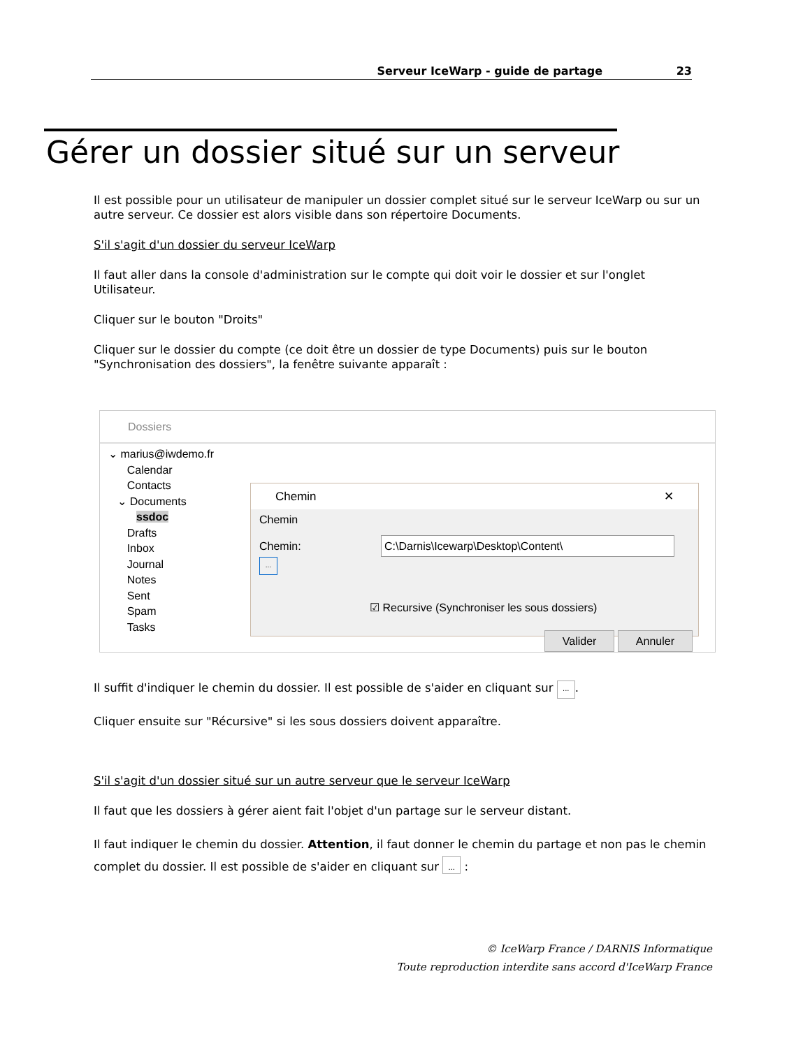Serveur IceWarp - guide de partage 23
Gérer un dossier situé sur un serveur
Il est possible pour un utilisateur de manipuler un dossier complet situé sur le serveur IceWarp ou sur un autre serveur. Ce dossier est alors visible dans son répertoire Documents.
S'il s'agit d'un dossier du serveur IceWarp
Il faut aller dans la console d'administration sur le compte qui doit voir le dossier et sur l'onglet Utilisateur.
Cliquer sur le bouton "Droits"
Cliquer sur le dossier du compte (ce doit être un dossier de type Documents) puis sur le bouton "Synchronisation des dossiers", la fenêtre suivante apparaît :
Dossiers
⌄ marius@iwdemo.fr
Calendar
Contacts
⌄ Documents
ssdoc
Drafts
Inbox
Journal
Notes
Sent
Spam
Tasks
Chemin ✕
Chemin
Chemin: C:\Darnis\Icewarp\Desktop\Content\ ...
☑ Recursive (Synchroniser les sous dossiers)
Valider Annuler
Il suffit d'indiquer le chemin du dossier. Il est possible de s'aider en cliquant sur ....
Cliquer ensuite sur "Récursive" si les sous dossiers doivent apparaître.
S'il s'agit d'un dossier situé sur un autre serveur que le serveur IceWarp
Il faut que les dossiers à gérer aient fait l'objet d'un partage sur le serveur distant.
Il faut indiquer le chemin du dossier. Attention, il faut donner le chemin du partage et non pas le chemin complet du dossier. Il est possible de s'aider en cliquant sur ... :
© IceWarp France / DARNIS Informatique
Toute reproduction interdite sans accord d'IceWarp France